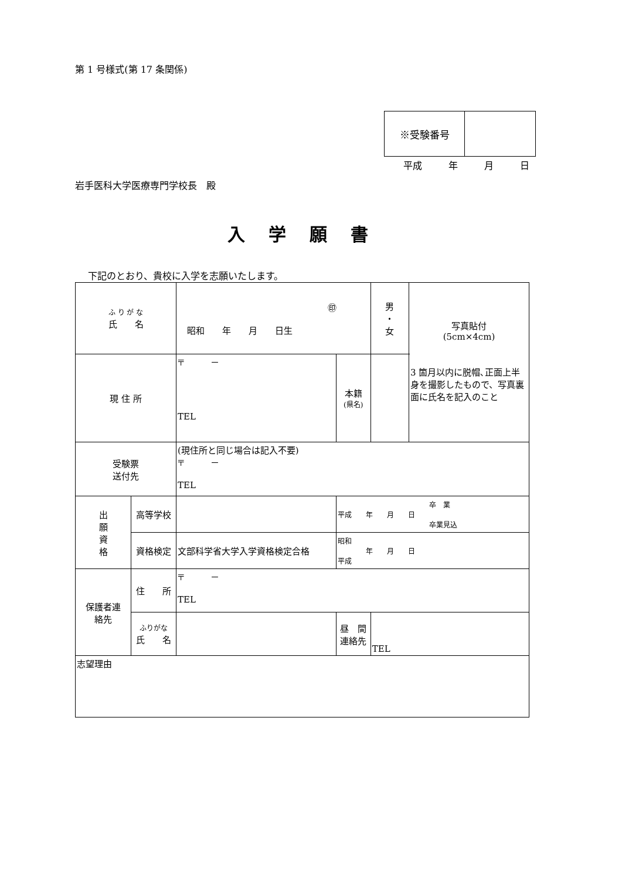第 1 号様式(第 17 条関係)
| ※受験番号 | |
平成 年 月 日
岩手医科大学医療専門学校長　殿
入学願書
下記のとおり、貴校に入学を志願いたします。
| ふ り が な 氏 名 | | ㊞ 昭和 年 月 日生 | | | 男 ・ 女 | 写真貼付 (5cm×4cm) 3 箇月以内に脱帽､正面上半身を撮影したもので、写真裏面に氏名を記入のこと |
| 現 住 所 | | 〒 － TEL | | 本籍 (県名) | | |
| 受験票 送付先 | | (現住所と同じ場合は記入不要) 〒 － TEL | | | | |
| 出 願 資 格 | 高等学校 | | | 卒 業 平成 年 月 日 卒業見込 | | |
| | 資格検定 | 文部科学省大学入学資格検定合格 | | 昭和 年 月 日 平成 | | |
| 保護者連 絡先 | 住 所 | 〒 － TEL | | | | |
| | ふりがな 氏 名 | | 昼 間 連絡先 | | TEL | |
| 志望理由 | | | | | | |